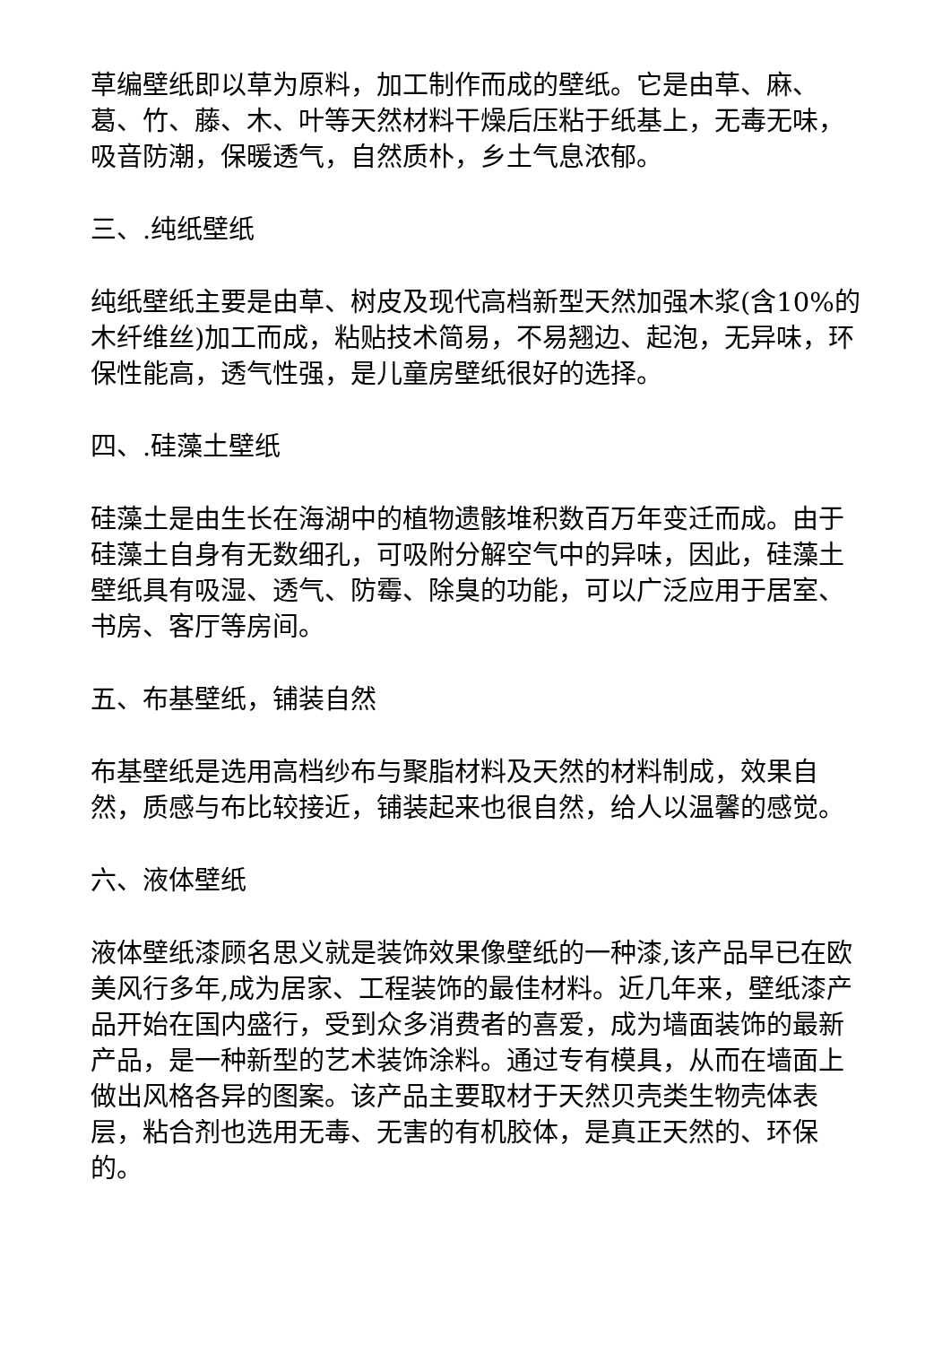草编壁纸即以草为原料，加工制作而成的壁纸。它是由草、麻、葛、竹、藤、木、叶等天然材料干燥后压粘于纸基上，无毒无味，吸音防潮，保暖透气，自然质朴，乡土气息浓郁。
三、.纯纸壁纸
纯纸壁纸主要是由草、树皮及现代高档新型天然加强木浆(含10%的木纤维丝)加工而成，粘贴技术简易，不易翘边、起泡，无异味，环保性能高，透气性强，是儿童房壁纸很好的选择。
四、.硅藻土壁纸
硅藻土是由生长在海湖中的植物遗骸堆积数百万年变迁而成。由于硅藻土自身有无数细孔，可吸附分解空气中的异味，因此，硅藻土壁纸具有吸湿、透气、防霉、除臭的功能，可以广泛应用于居室、书房、客厅等房间。
五、布基壁纸，铺装自然
布基壁纸是选用高档纱布与聚脂材料及天然的材料制成，效果自然，质感与布比较接近，铺装起来也很自然，给人以温馨的感觉。
六、液体壁纸
液体壁纸漆顾名思义就是装饰效果像壁纸的一种漆,该产品早已在欧美风行多年,成为居家、工程装饰的最佳材料。近几年来，壁纸漆产品开始在国内盛行，受到众多消费者的喜爱，成为墙面装饰的最新产品，是一种新型的艺术装饰涂料。通过专有模具，从而在墙面上做出风格各异的图案。该产品主要取材于天然贝壳类生物壳体表层，粘合剂也选用无毒、无害的有机胶体，是真正天然的、环保的。